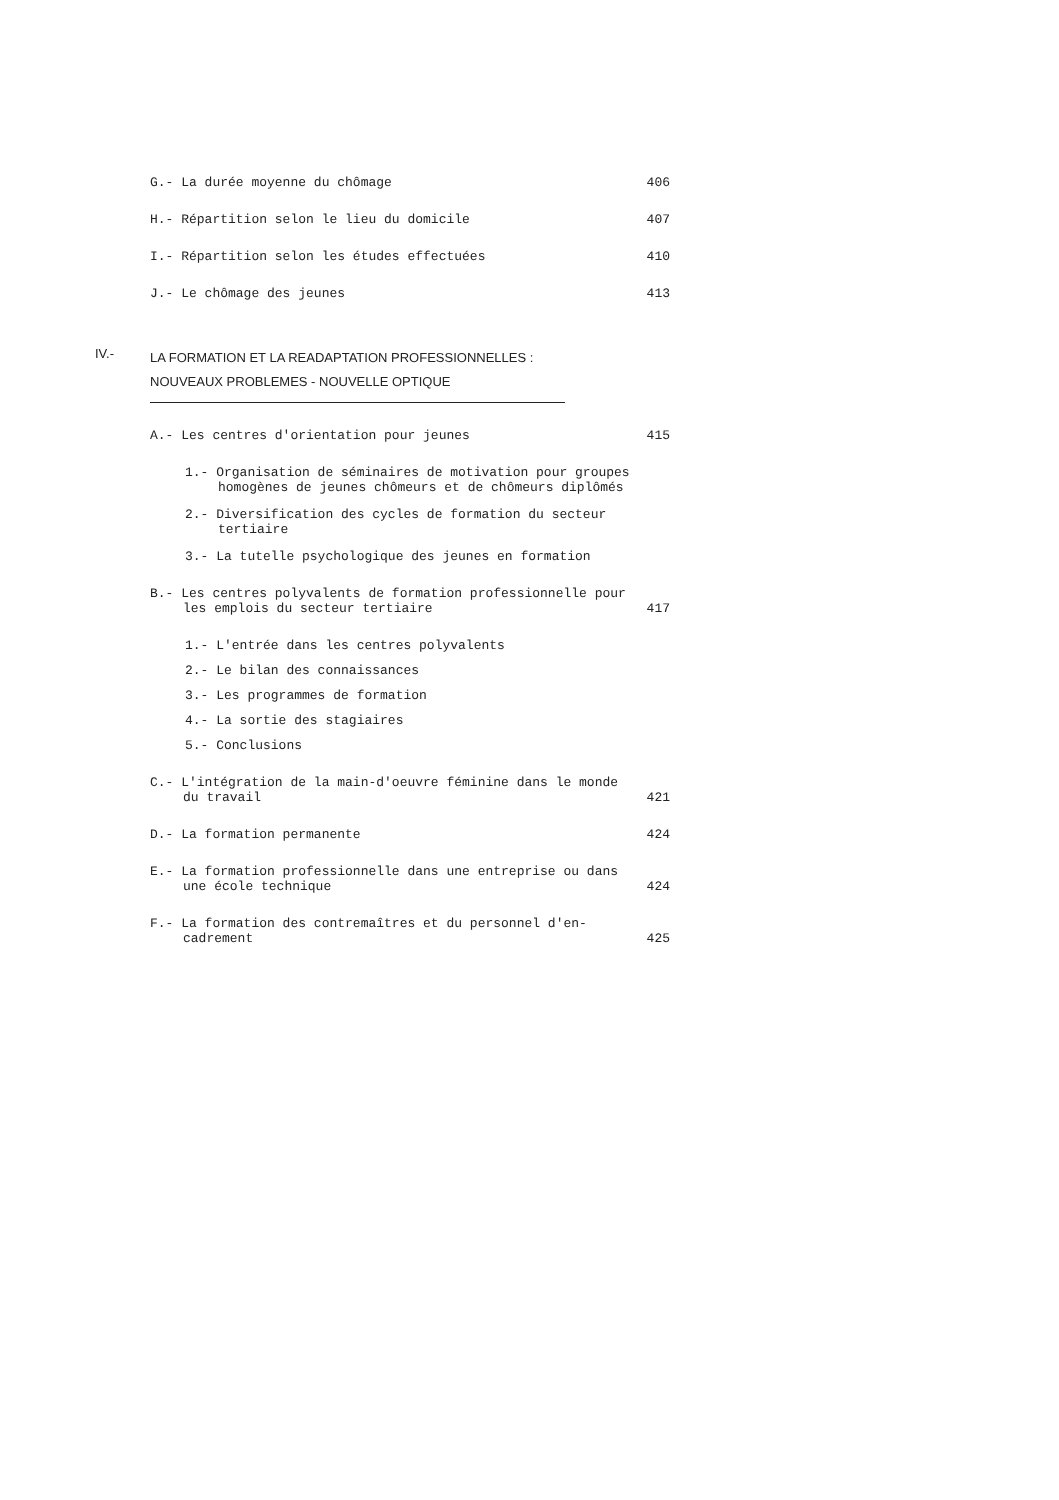G.- La durée moyenne du chômage
406
H.- Répartition selon le lieu du domicile
407
I.- Répartition selon les études effectuées
410
J.- Le chômage des jeunes
413
IV.-
LA FORMATION ET LA READAPTATION PROFESSIONNELLES :
NOUVEAUX PROBLEMES - NOUVELLE OPTIQUE
A.- Les centres d'orientation pour jeunes
415
1.- Organisation de séminaires de motivation pour groupes homogènes de jeunes chômeurs et de chômeurs diplômés
2.- Diversification des cycles de formation du secteur tertiaire
3.- La tutelle psychologique des jeunes en formation
B.- Les centres polyvalents de formation professionnelle pour les emplois du secteur tertiaire
417
1.- L'entrée dans les centres polyvalents
2.- Le bilan des connaissances
3.- Les programmes de formation
4.- La sortie des stagiaires
5.- Conclusions
C.- L'intégration de la main-d'oeuvre féminine dans le monde du travail
421
D.- La formation permanente
424
E.- La formation professionnelle dans une entreprise ou dans une école technique
424
F.- La formation des contremaîtres et du personnel d'en-cadrement
425